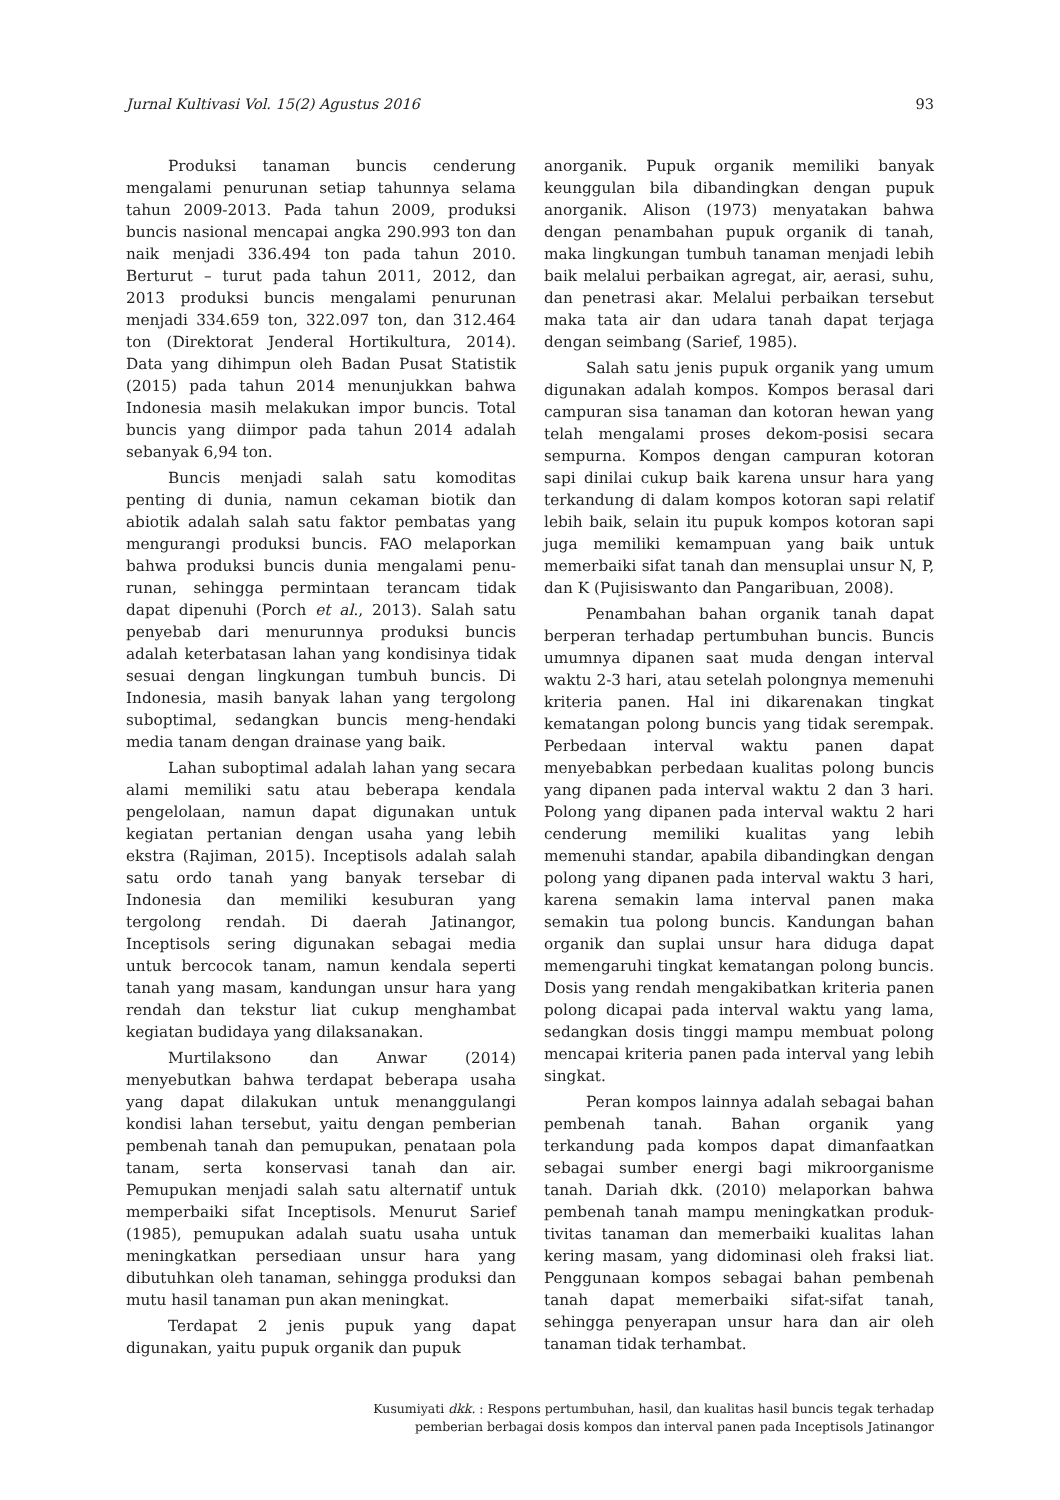Jurnal Kultivasi Vol. 15(2) Agustus 2016 93
Produksi tanaman buncis cenderung mengalami penurunan setiap tahunnya selama tahun 2009-2013. Pada tahun 2009, produksi buncis nasional mencapai angka 290.993 ton dan naik menjadi 336.494 ton pada tahun 2010. Berturut – turut pada tahun 2011, 2012, dan 2013 produksi buncis mengalami penurunan menjadi 334.659 ton, 322.097 ton, dan 312.464 ton (Direktorat Jenderal Hortikultura, 2014). Data yang dihimpun oleh Badan Pusat Statistik (2015) pada tahun 2014 menunjukkan bahwa Indonesia masih melakukan impor buncis. Total buncis yang diimpor pada tahun 2014 adalah sebanyak 6,94 ton.
Buncis menjadi salah satu komoditas penting di dunia, namun cekaman biotik dan abiotik adalah salah satu faktor pembatas yang mengurangi produksi buncis. FAO melaporkan bahwa produksi buncis dunia mengalami penu-runan, sehingga permintaan terancam tidak dapat dipenuhi (Porch et al., 2013). Salah satu penyebab dari menurunnya produksi buncis adalah keterbatasan lahan yang kondisinya tidak sesuai dengan lingkungan tumbuh buncis. Di Indonesia, masih banyak lahan yang tergolong suboptimal, sedangkan buncis meng-hendaki media tanam dengan drainase yang baik.
Lahan suboptimal adalah lahan yang secara alami memiliki satu atau beberapa kendala pengelolaan, namun dapat digunakan untuk kegiatan pertanian dengan usaha yang lebih ekstra (Rajiman, 2015). Inceptisols adalah salah satu ordo tanah yang banyak tersebar di Indonesia dan memiliki kesuburan yang tergolong rendah. Di daerah Jatinangor, Inceptisols sering digunakan sebagai media untuk bercocok tanam, namun kendala seperti tanah yang masam, kandungan unsur hara yang rendah dan tekstur liat cukup menghambat kegiatan budidaya yang dilaksanakan.
Murtilaksono dan Anwar (2014) menyebutkan bahwa terdapat beberapa usaha yang dapat dilakukan untuk menanggulangi kondisi lahan tersebut, yaitu dengan pemberian pembenah tanah dan pemupukan, penataan pola tanam, serta konservasi tanah dan air. Pemupukan menjadi salah satu alternatif untuk memperbaiki sifat Inceptisols. Menurut Sarief (1985), pemupukan adalah suatu usaha untuk meningkatkan persediaan unsur hara yang dibutuhkan oleh tanaman, sehingga produksi dan mutu hasil tanaman pun akan meningkat.
Terdapat 2 jenis pupuk yang dapat digunakan, yaitu pupuk organik dan pupuk
anorganik. Pupuk organik memiliki banyak keunggulan bila dibandingkan dengan pupuk anorganik. Alison (1973) menyatakan bahwa dengan penambahan pupuk organik di tanah, maka lingkungan tumbuh tanaman menjadi lebih baik melalui perbaikan agregat, air, aerasi, suhu, dan penetrasi akar. Melalui perbaikan tersebut maka tata air dan udara tanah dapat terjaga dengan seimbang (Sarief, 1985).
Salah satu jenis pupuk organik yang umum digunakan adalah kompos. Kompos berasal dari campuran sisa tanaman dan kotoran hewan yang telah mengalami proses dekom-posisi secara sempurna. Kompos dengan campuran kotoran sapi dinilai cukup baik karena unsur hara yang terkandung di dalam kompos kotoran sapi relatif lebih baik, selain itu pupuk kompos kotoran sapi juga memiliki kemampuan yang baik untuk memerbaiki sifat tanah dan mensuplai unsur N, P, dan K (Pujisiswanto dan Pangaribuan, 2008).
Penambahan bahan organik tanah dapat berperan terhadap pertumbuhan buncis. Buncis umumnya dipanen saat muda dengan interval waktu 2-3 hari, atau setelah polongnya memenuhi kriteria panen. Hal ini dikarenakan tingkat kematangan polong buncis yang tidak serempak. Perbedaan interval waktu panen dapat menyebabkan perbedaan kualitas polong buncis yang dipanen pada interval waktu 2 dan 3 hari. Polong yang dipanen pada interval waktu 2 hari cenderung memiliki kualitas yang lebih memenuhi standar, apabila dibandingkan dengan polong yang dipanen pada interval waktu 3 hari, karena semakin lama interval panen maka semakin tua polong buncis. Kandungan bahan organik dan suplai unsur hara diduga dapat memengaruhi tingkat kematangan polong buncis. Dosis yang rendah mengakibatkan kriteria panen polong dicapai pada interval waktu yang lama, sedangkan dosis tinggi mampu membuat polong mencapai kriteria panen pada interval yang lebih singkat.
Peran kompos lainnya adalah sebagai bahan pembenah tanah. Bahan organik yang terkandung pada kompos dapat dimanfaatkan sebagai sumber energi bagi mikroorganisme tanah. Dariah dkk. (2010) melaporkan bahwa pembenah tanah mampu meningkatkan produk-tivitas tanaman dan memerbaiki kualitas lahan kering masam, yang didominasi oleh fraksi liat. Penggunaan kompos sebagai bahan pembenah tanah dapat memerbaiki sifat-sifat tanah, sehingga penyerapan unsur hara dan air oleh tanaman tidak terhambat.
Kusumiyati dkk. : Respons pertumbuhan, hasil, dan kualitas hasil buncis tegak terhadap
pemberian berbagai dosis kompos dan interval panen pada Inceptisols Jatinangor